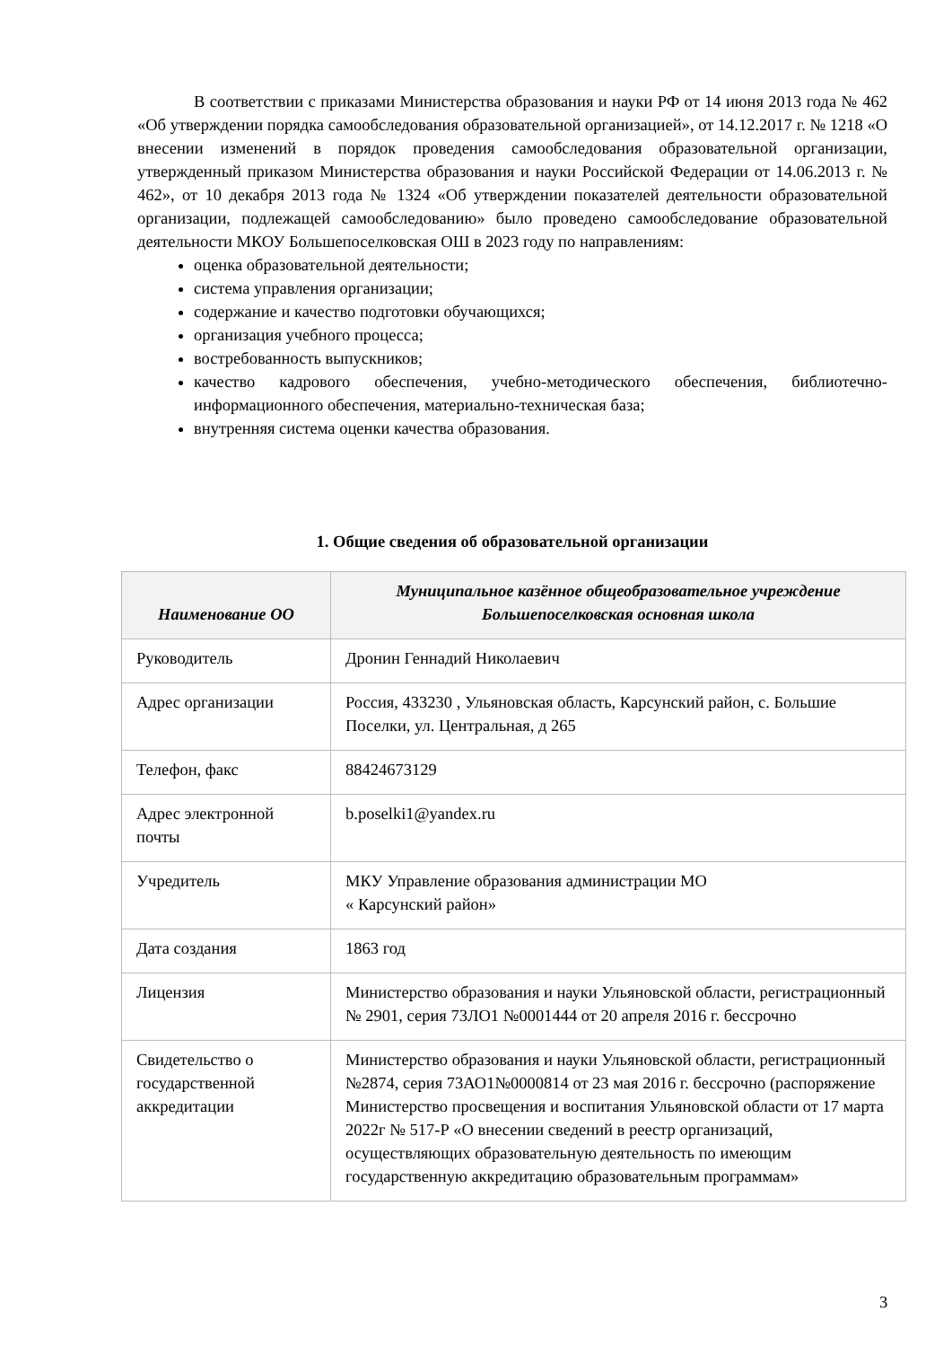В соответствии с приказами Министерства образования и науки РФ от 14 июня 2013 года № 462 «Об утверждении порядка самообследования образовательной организацией», от 14.12.2017 г. № 1218 «О внесении изменений в порядок проведения самообследования образовательной организации, утвержденный приказом Министерства образования и науки Российской Федерации от 14.06.2013 г. № 462», от 10 декабря 2013 года № 1324 «Об утверждении показателей деятельности образовательной организации, подлежащей самообследованию» было проведено самообследование образовательной деятельности МКОУ Большепоселковская ОШ в 2023 году по направлениям:
оценка образовательной деятельности;
система управления организации;
содержание и качество подготовки обучающихся;
организация учебного процесса;
востребованность выпускников;
качество кадрового обеспечения, учебно-методического обеспечения, библиотечно- информационного обеспечения, материально-техническая база;
внутренняя система оценки качества образования.
1. Общие сведения об образовательной организации
| Наименование ОО | Муниципальное казённое общеобразовательное учреждение Большепоселковская основная школа |
| --- | --- |
| Руководитель | Дронин Геннадий Николаевич |
| Адрес организации | Россия, 433230 , Ульяновская область, Карсунский район, с. Большие Поселки, ул. Центральная, д 265 |
| Телефон, факс | 88424673129 |
| Адрес электронной почты | b.poselki1@yandex.ru |
| Учредитель | МКУ Управление образования администрации МО « Карсунский район» |
| Дата создания | 1863 год |
| Лицензия | Министерство образования и науки Ульяновской области, регистрационный № 2901, серия 73ЛО1 №0001444 от 20 апреля 2016 г. бессрочно |
| Свидетельство о государственной аккредитации | Министерство образования и науки Ульяновской области, регистрационный №2874, серия 73АО1№0000814 от 23 мая 2016 г. бессрочно (распоряжение Министерство просвещения и воспитания Ульяновской области от 17 марта 2022г № 517-Р «О внесении сведений в реестр организаций, осуществляющих образовательную деятельность по имеющим государственную аккредитацию образовательным программам» |
3